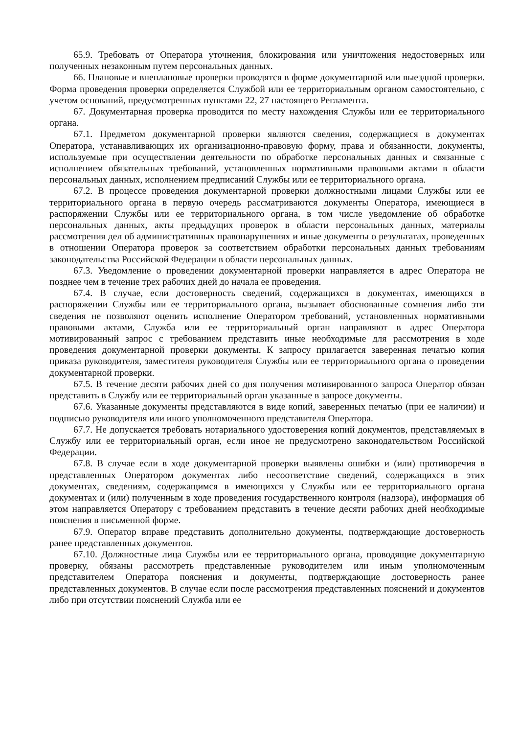65.9. Требовать от Оператора уточнения, блокирования или уничтожения недостоверных или полученных незаконным путем персональных данных.
66. Плановые и внеплановые проверки проводятся в форме документарной или выездной проверки. Форма проведения проверки определяется Службой или ее территориальным органом самостоятельно, с учетом оснований, предусмотренных пунктами 22, 27 настоящего Регламента.
67. Документарная проверка проводится по месту нахождения Службы или ее территориального органа.
67.1. Предметом документарной проверки являются сведения, содержащиеся в документах Оператора, устанавливающих их организационно-правовую форму, права и обязанности, документы, используемые при осуществлении деятельности по обработке персональных данных и связанные с исполнением обязательных требований, установленных нормативными правовыми актами в области персональных данных, исполнением предписаний Службы или ее территориального органа.
67.2. В процессе проведения документарной проверки должностными лицами Службы или ее территориального органа в первую очередь рассматриваются документы Оператора, имеющиеся в распоряжении Службы или ее территориального органа, в том числе уведомление об обработке персональных данных, акты предыдущих проверок в области персональных данных, материалы рассмотрения дел об административных правонарушениях и иные документы о результатах, проведенных в отношении Оператора проверок за соответствием обработки персональных данных требованиям законодательства Российской Федерации в области персональных данных.
67.3. Уведомление о проведении документарной проверки направляется в адрес Оператора не позднее чем в течение трех рабочих дней до начала ее проведения.
67.4. В случае, если достоверность сведений, содержащихся в документах, имеющихся в распоряжении Службы или ее территориального органа, вызывает обоснованные сомнения либо эти сведения не позволяют оценить исполнение Оператором требований, установленных нормативными правовыми актами, Служба или ее территориальный орган направляют в адрес Оператора мотивированный запрос с требованием представить иные необходимые для рассмотрения в ходе проведения документарной проверки документы. К запросу прилагается заверенная печатью копия приказа руководителя, заместителя руководителя Службы или ее территориального органа о проведении документарной проверки.
67.5. В течение десяти рабочих дней со дня получения мотивированного запроса Оператор обязан представить в Службу или ее территориальный орган указанные в запросе документы.
67.6. Указанные документы представляются в виде копий, заверенных печатью (при ее наличии) и подписью руководителя или иного уполномоченного представителя Оператора.
67.7. Не допускается требовать нотариального удостоверения копий документов, представляемых в Службу или ее территориальный орган, если иное не предусмотрено законодательством Российской Федерации.
67.8. В случае если в ходе документарной проверки выявлены ошибки и (или) противоречия в представленных Оператором документах либо несоответствие сведений, содержащихся в этих документах, сведениям, содержащимся в имеющихся у Службы или ее территориального органа документах и (или) полученным в ходе проведения государственного контроля (надзора), информация об этом направляется Оператору с требованием представить в течение десяти рабочих дней необходимые пояснения в письменной форме.
67.9. Оператор вправе представить дополнительно документы, подтверждающие достоверность ранее представленных документов.
67.10. Должностные лица Службы или ее территориального органа, проводящие документарную проверку, обязаны рассмотреть представленные руководителем или иным уполномоченным представителем Оператора пояснения и документы, подтверждающие достоверность ранее представленных документов. В случае если после рассмотрения представленных пояснений и документов либо при отсутствии пояснений Служба или ее